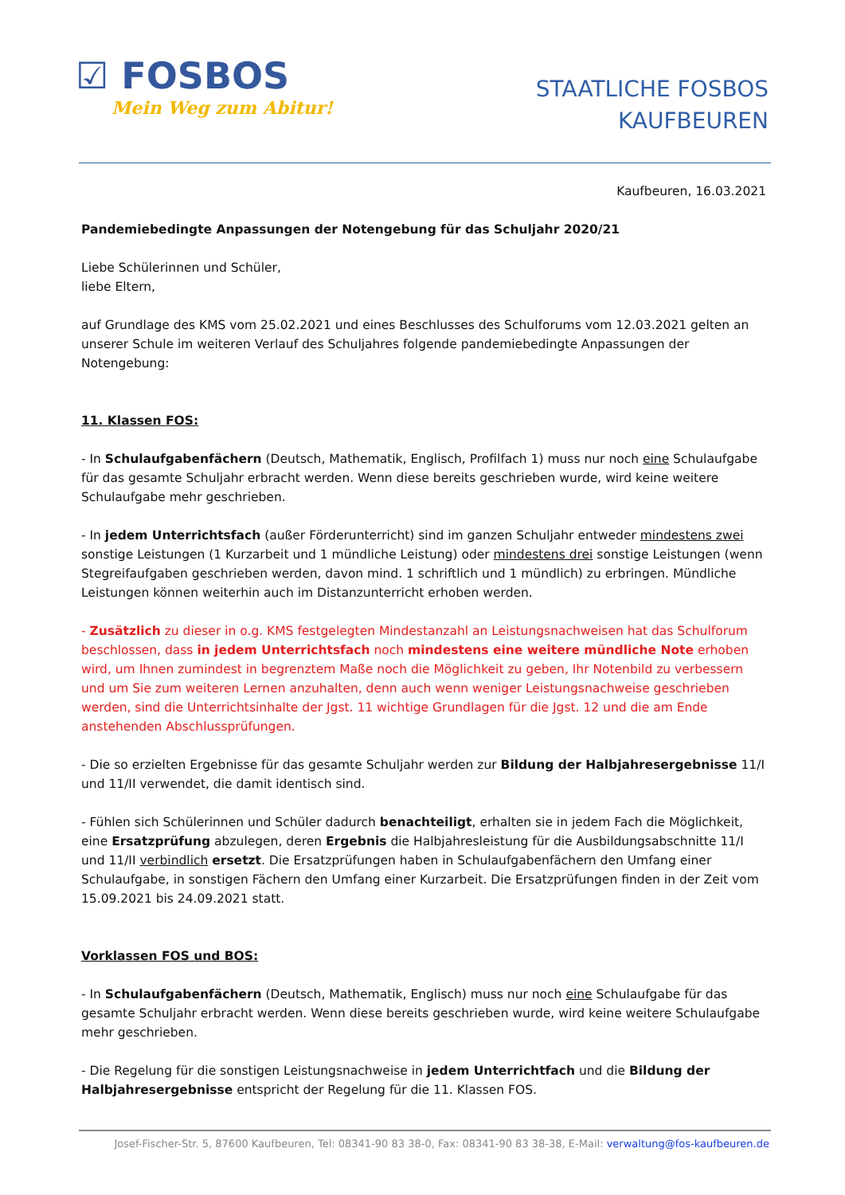☑ FOSBOS
Mein Weg zum Abitur!
STAATLICHE FOSBOS
KAUFBEUREN
Kaufbeuren, 16.03.2021
Pandemiebedingte Anpassungen der Notengebung für das Schuljahr 2020/21
Liebe Schülerinnen und Schüler,
liebe Eltern,
auf Grundlage des KMS vom 25.02.2021 und eines Beschlusses des Schulforums vom 12.03.2021 gelten an unserer Schule im weiteren Verlauf des Schuljahres folgende pandemiebedingte Anpassungen der Notengebung:
11. Klassen FOS:
- In Schulaufgabenfächern (Deutsch, Mathematik, Englisch, Profilfach 1) muss nur noch eine Schulaufgabe für das gesamte Schuljahr erbracht werden. Wenn diese bereits geschrieben wurde, wird keine weitere Schulaufgabe mehr geschrieben.
- In jedem Unterrichtsfach (außer Förderunterricht) sind im ganzen Schuljahr entweder mindestens zwei sonstige Leistungen (1 Kurzarbeit und 1 mündliche Leistung) oder mindestens drei sonstige Leistungen (wenn Stegreifaufgaben geschrieben werden, davon mind. 1 schriftlich und 1 mündlich) zu erbringen. Mündliche Leistungen können weiterhin auch im Distanzunterricht erhoben werden.
- Zusätzlich zu dieser in o.g. KMS festgelegten Mindestanzahl an Leistungsnachweisen hat das Schulforum beschlossen, dass in jedem Unterrichtsfach noch mindestens eine weitere mündliche Note erhoben wird, um Ihnen zumindest in begrenztem Maße noch die Möglichkeit zu geben, Ihr Notenbild zu verbessern und um Sie zum weiteren Lernen anzuhalten, denn auch wenn weniger Leistungsnachweise geschrieben werden, sind die Unterrichtsinhalte der Jgst. 11 wichtige Grundlagen für die Jgst. 12 und die am Ende anstehenden Abschlussprüfungen.
- Die so erzielten Ergebnisse für das gesamte Schuljahr werden zur Bildung der Halbjahresergebnisse 11/I und 11/II verwendet, die damit identisch sind.
- Fühlen sich Schülerinnen und Schüler dadurch benachteiligt, erhalten sie in jedem Fach die Möglichkeit, eine Ersatzprüfung abzulegen, deren Ergebnis die Halbjahresleistung für die Ausbildungsabschnitte 11/I und 11/II verbindlich ersetzt. Die Ersatzprüfungen haben in Schulaufgabenfächern den Umfang einer Schulaufgabe, in sonstigen Fächern den Umfang einer Kurzarbeit. Die Ersatzprüfungen finden in der Zeit vom 15.09.2021 bis 24.09.2021 statt.
Vorklassen FOS und BOS:
- In Schulaufgabenfächern (Deutsch, Mathematik, Englisch) muss nur noch eine Schulaufgabe für das gesamte Schuljahr erbracht werden. Wenn diese bereits geschrieben wurde, wird keine weitere Schulaufgabe mehr geschrieben.
- Die Regelung für die sonstigen Leistungsnachweise in jedem Unterrichtfach und die Bildung der Halbjahresergebnisse entspricht der Regelung für die 11. Klassen FOS.
Josef-Fischer-Str. 5, 87600 Kaufbeuren, Tel: 08341-90 83 38-0, Fax: 08341-90 83 38-38, E-Mail: verwaltung@fos-kaufbeuren.de